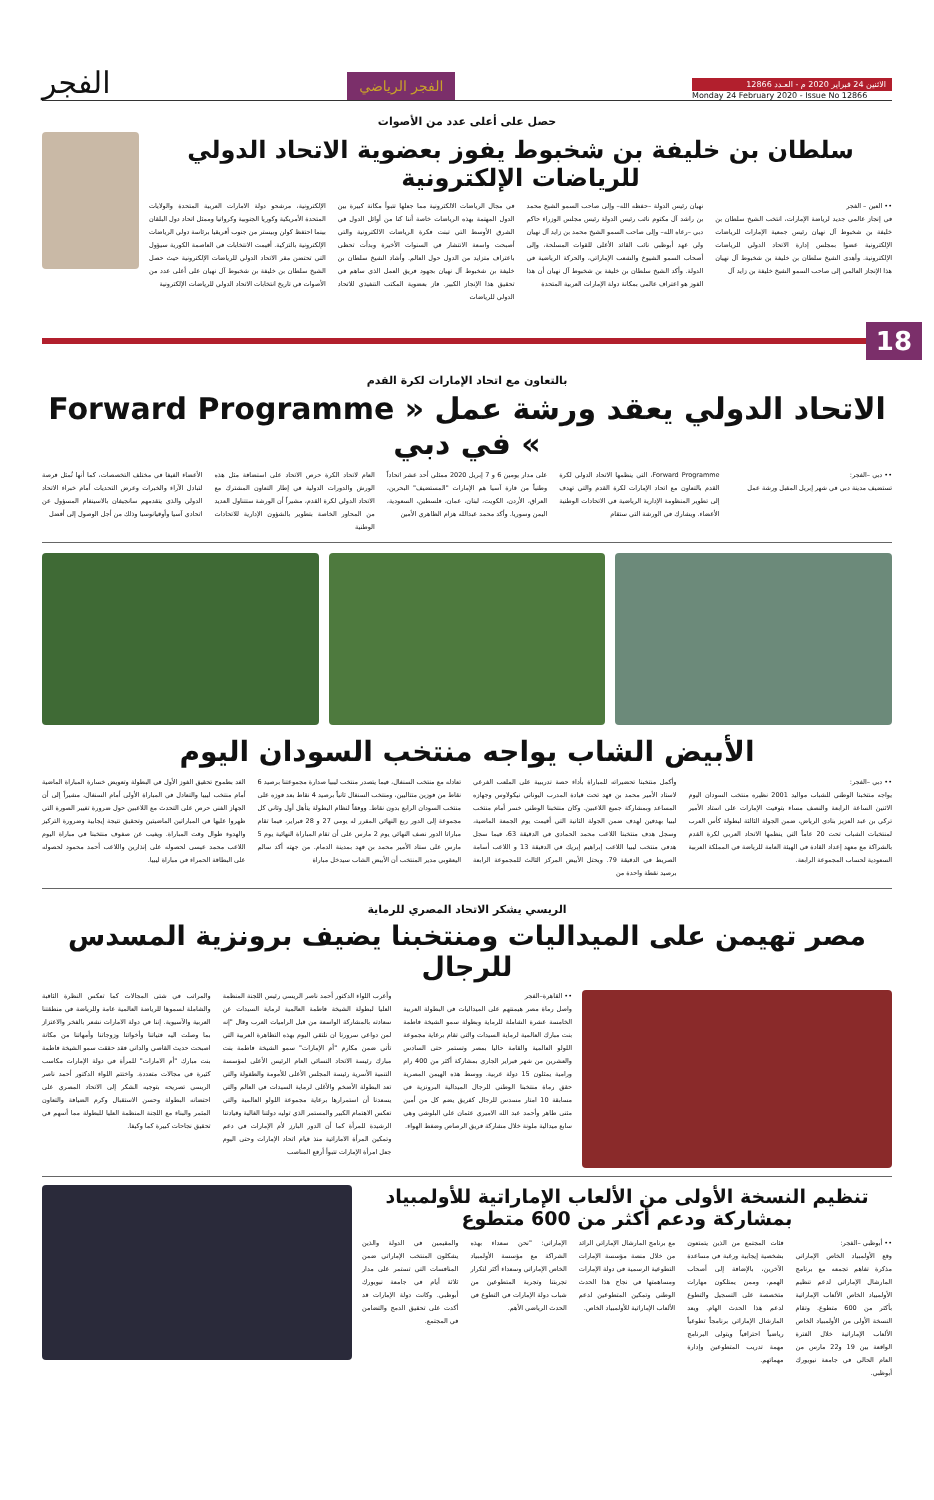الاثنين 24 فبراير 2020 م - العـدد 12866
Monday 24 February 2020 - Issue No 12866
الفجر الرياضي
الفجر
حصل على أعلى عدد من الأصوات
سلطان بن خليفة بن شخبوط يفوز بعضوية الاتحاد الدولي للرياضات الإلكترونية
•• العين – الفجر
في إنجاز عالمي جديد لرياضة الإمارات، انتخب الشيخ سلطان بن خليفة بن شخبوط آل نهيان رئيس جمعية الإمارات للرياضات الإلكترونية عضوا بمجلس إدارة الاتحاد الدولي للرياضات الإلكترونية. وأهدى الشيخ سلطان بن خليفة بن شخبوط آل نهيان هذا الإنجاز العالمي إلى صاحب السمو الشيخ خليفة بن زايد آل
نهيان رئيس الدولة –حفظه الله– وإلى صاحب السمو الشيخ محمد بن راشد آل مكتوم نائب رئيس الدولة رئيس مجلس الوزراء حاكم دبي –رعاه الله– وإلى صاحب السمو الشيخ محمد بن زايد آل نهيان ولي عهد أبوظبي نائب القائد الأعلى للقوات المسلحة، وإلى أصحاب السمو الشيوخ والشعب الإماراتي، والحركة الرياضية في الدولة. وأكد الشيخ سلطان بن خليفة بن شخبوط آل نهيان أن هذا الفوز هو اعتراف عالمي بمكانة دولة الإمارات العربية المتحدة
في مجال الرياضات الالكترونية مما جعلها تتبوأ مكانة كبيرة بين الدول المهتمة بهذه الرياضات خاصة أننا كنا من أوائل الدول في الشرق الأوسط التي تبنت فكرة الرياضات الالكترونية والتي أصبحت واسعة الانتشار في السنوات الأخيرة وبدأت تحظى باعتراف متزايد من الدول حول العالم. وأشاد الشيخ سلطان بن خليفة بن شخبوط آل نهيان بجهود فريق العمل الذي ساهم في تحقيق هذا الإنجاز الكبير. فاز بعضوية المكتب التنفيذي للاتحاد الدولي للرياضات
الإلكترونية، مرشحو دولة الامارات العربية المتحدة والولايات المتحدة الأمريكية وكوريا الجنوبية وكرواتيا وممثل اتحاد دول البلقان بينما احتفظ كولن وبيستر من جنوب أفريقيا برئاسة دولي الرياضات الإلكترونية بالتزكية. أقيمت الانتخابات في العاصمة الكورية سيؤول التي تحتضن مقر الاتحاد الدولي للرياضات الإلكترونية حيث حصل الشيخ سلطان بن خليفة بن شخبوط آل نهيان على أعلى عدد من الأصوات في تاريخ انتخابات الاتحاد الدولي للرياضات الإلكترونية
18
بالتعاون مع اتحاد الإمارات لكرة القدم
الاتحاد الدولي يعقد ورشة عمل « Forward Programme » في دبي
•• دبي –الفجر:
تستضيف مدينة دبي في شهر إبريل المقبل ورشة عمل
Forward Programme، التي ينظمها الاتحاد الدولي لكرة القدم بالتعاون مع اتحاد الإمارات لكرة القدم والتي تهدف إلى تطوير المنظومة الإدارية الرياضية في الاتحادات الوطنية الأعضاء. ويشارك في الورشة التي ستقام
على مدار يومين 6 و 7 إبريل 2020 ممثلي أحد عشر اتحاداً وطنياً من قارة آسيا هم الإمارات "المستضيف" البحرين، العراق، الأردن، الكويت، لبنان، عمان، فلسطين، السعودية، اليمن وسوريا. وأكد محمد عبدالله هزام الظاهري الأمين
العام لاتحاد الكرة حرص الاتحاد على استضافة مثل هذه الورش والدورات الدولية في إطار التعاون المشترك مع الاتحاد الدولي لكرة القدم، مشيراً أن الورشة ستتناول العديد من المحاور الخاصة بتطوير بالشؤون الإدارية للاتحادات الوطنية
الأعضاء الفيفا في مختلف التخصصات، كما أنها تُمثل فرصة لتبادل الآراء والخبرات وعرض التحديات أمام خبراء الاتحاد الدولي والذي يتقدمهم سانجيفان بالاسينغام المسؤول عن اتحادي آسيا وأوقيانوسيا وذلك من أجل الوصول إلى أفضل
الأبيض الشاب يواجه منتخب السودان اليوم
•• دبي –الفجر:
يواجه منتخبنا الوطني للشباب مواليد 2001 نظيره منتخب السودان اليوم الاثنين الساعة الرابعة والنصف مساء بتوقيت الإمارات على استاد الأمير تركي بن عبد العزيز بنادي الرياض، ضمن الجولة الثالثة لبطولة كأس العرب لمنتخبات الشباب تحت 20 عاماً التي ينظمها الاتحاد العربي لكرة القدم بالشراكة مع معهد إعداد القادة في الهيئة العامة للرياضة في المملكة العربية السعودية لحساب المجموعة الرابعة.
وأكمل منتخبنا تحضيراته للمباراة بأداء حصة تدريبية على الملعب الفرعي لاستاد الأمير محمد بن فهد تحت قيادة المدرب اليوناني نيكولاوس وجهازه المساعد وبمشاركة جميع اللاعبين. وكان منتخبنا الوطني خسر أمام منتخب ليبيا بهدفين لهدف ضمن الجولة الثانية التي أقيمت يوم الجمعة الماضية، وسجل هدف منتخبنا اللاعب محمد الحمادي في الدقيقة 63، فيما سجل هدفي منتخب ليبيا اللاعب إبراهيم إبريك في الدقيقة 13 و اللاعب أسامة الصريط في الدقيقة 79. ويحتل الأبيض المركز الثالث للمجموعة الرابعة برصيد نقطة واحدة من
تعادله مع منتخب السنغال، فيما يتصدر منتخب ليبيا صدارة مجموعتنا برصيد 6 نقاط من فوزين متتاليين، ومنتخب السنغال ثانياً برصيد 4 نقاط بعد فوزه على منتخب السودان الرابع بدون نقاط. ووفقاً لنظام البطولة يتأهل أول وثاني كل مجموعة إلى الدور ربع النهائي المقرر له يومي 27 و 28 فبراير، فيما تقام مباراتا الدور نصف النهائي يوم 2 مارس على أن تقام المباراة النهائية يوم 5 مارس على ستاد الأمير محمد بن فهد بمدينة الدمام. من جهته أكد سالم اليعقوبي مدير المنتخب أن الأبيض الشاب سيدخل مباراة
الغد بطموح تحقيق الفوز الأول في البطولة وتعويض خسارة المباراة الماضية أمام منتخب ليبيا والتعادل في المباراة الأولى أمام السنغال، مشيراً إلى أن الجهاز الفني حرص على التحدث مع اللاعبين حول ضرورة تغيير الصورة التي ظهروا عليها في المباراتين الماضيتين وتحقيق نتيجة إيجابية وضرورة التركيز والهدوء طوال وقت المباراة. ويغيب عن صفوف منتخبنا في مباراة اليوم اللاعب محمد عيسى لحصوله على إنذارين واللاعب أحمد محمود لحصوله على البطاقة الحمراء في مباراة ليبيا.
الريسي يشكر الاتحاد المصري للرماية
مصر تهيمن على الميداليات ومنتخبنا يضيف برونزية المسدس للرجال
•• القاهرة–الفجر
واصل رماة مصر هيمنتهم على الميداليات في البطولة العربية الخامسة عشرة الشاملة للرماية وبطولة سمو الشيخة فاطمة بنت مبارك العالمية لرماية السيدات والتي تقام برعاية مجموعة اللولو العالمية والقامة حاليا بمصر وتستمر حتى السادس والعشرين من شهر فبراير الجاري بمشاركة أكثر من 400 رام ورامية يمثلون 15 دولة عربية. ووسط هذه الهيمن المصرية حقق رماة منتخبنا الوطني للرجال الميدالية البرونزية في مسابقة 10 امتار مسدس للرجال كفريق يضم كل من أمين مثنى طاهر وأحمد عبد الله الاميري عثمان علي البلوشي وهي سابع ميدالية ملونة خلال مشاركة فريق الرصاص وضغط الهواء.
وأعرب اللواء الدكتور أحمد ناصر الريسي رئيس اللجنة المنظمة العليا لبطولة الشيخة فاطمة العالمية لرماية السيدات عن سعادته بالمشاركة الواسعة من قبل الراميات العرب وقال "إنه لمن دواعي سرورنا ان نلتقي اليوم بهذه التظاهرة العربية التي تأتي ضمن مكارم "أم الإمارات" سمو الشيخة فاطمة بنت مبارك رئيسة الاتحاد النسائي العام الرئيس الأعلى لمؤسسة التنمية الأسرية رئيسة المجلس الأعلى للأمومة والطفولة والتي تعد البطولة الأضخم والأغلى لرماية السيدات في العالم والتي يسعدنا أن استمرارها برعاية مجموعة اللولو العالمية والتي تعكس الاهتمام الكبير والمستمر الذي توليه دولتنا الغالية وقيادتنا الرشيدة للمرأة كما أن الدور البارز لأم الإمارات في دعم وتمكين المرأة الاماراتية منذ قيام اتحاد الإمارات وحتى اليوم جعل امرأة الإمارات تتبوأ أرفع المناصب
والمراتب في شتى المجالات كما تعكس النظرة الثاقبة والشاملة لسموها للرياضة العالمية عامة وللرياضة في منطقتنا العربية والآسيوية. إننا في دولة الامارات نشعر بالفخر والاعتزاز بما وصلت اليه فتياتنا وأخواتنا وزوجاتنا وأمهاتنا من مكانة اصبحت حديث القاصي والداني فقد حققت سمو الشيخة فاطمة بنت مبارك "أم الامارات" للمرأة في دولة الإمارات مكاسب كثيرة في مجالات متعددة. واختتم اللواء الدكتور أحمد ناصر الريسي تصريحه بتوجيه الشكر إلى الاتحاد المصري على احتضانه البطولة وحسن الاستقبال وكرم الضيافة والتعاون المثمر والبناء مع اللجنة المنظمة العليا للبطولة مما أسهم في تحقيق نجاحات كبيرة كما وكيفا.
تنظيم النسخة الأولى من الألعاب الإماراتية للأولمبياد بمشاركة ودعم أكثر من 600 متطوع
•• أبوظبي –الفجر:
وقع الأولمبياد الخاص الإماراتي مذكرة تفاهم تجمعه مع برنامج المارشال الإماراتي لدعم تنظيم الأولمبياد الخاص الألعاب الإماراتية بأكثر من 600 متطوع. وتقام النسخة الأولى من الأولمبياد الخاص الألعاب الإماراتية خلال الفترة الواقعة بين 19 و22 مارس من العام الحالي في جامعة نيويورك أبوظبي.
فئات المجتمع من الذين يتمتعون بشخصية إيجابية ورغبة في مساعدة الآخرين، بالإضافة إلى أصحاب الهمم، وممن يمتلكون مهارات متخصصة على التسجيل والتطوع لدعم هذا الحدث الهام. ويعد المارشال الإماراتي برنامجاً تطوعياً رياضياً احترافياً ويتولى البرنامج مهمة تدريب المتطوعين وإدارة مهماتهم.
مع برنامج المارشال الإماراتي الرائد من خلال منصة مؤسسة الإمارات التطوعية الرسمية في دولة الإمارات ومساهمتها في نجاح هذا الحدث الوطني وتمكين المتطوعين لدعم الألعاب الإماراتية للأولمبياد الخاص.
الإماراتي: "نحن سعداء بهذه الشراكة مع مؤسسة الأولمبياد الخاص الإماراتي وسعداء أكثر لتكرار تجربتنا وتجربة المتطوعين من شباب دولة الإمارات في التطوع في الحدث الرياضي الأهم.
والمقيمين في الدولة والذين يشكلون المنتخب الإماراتي ضمن المنافسات التي تستمر على مدار ثلاثة أيام في جامعة نيويورك أبوظبي. وكانت دولة الإمارات قد أكدت على تحقيق الدمج والتضامن في المجتمع.